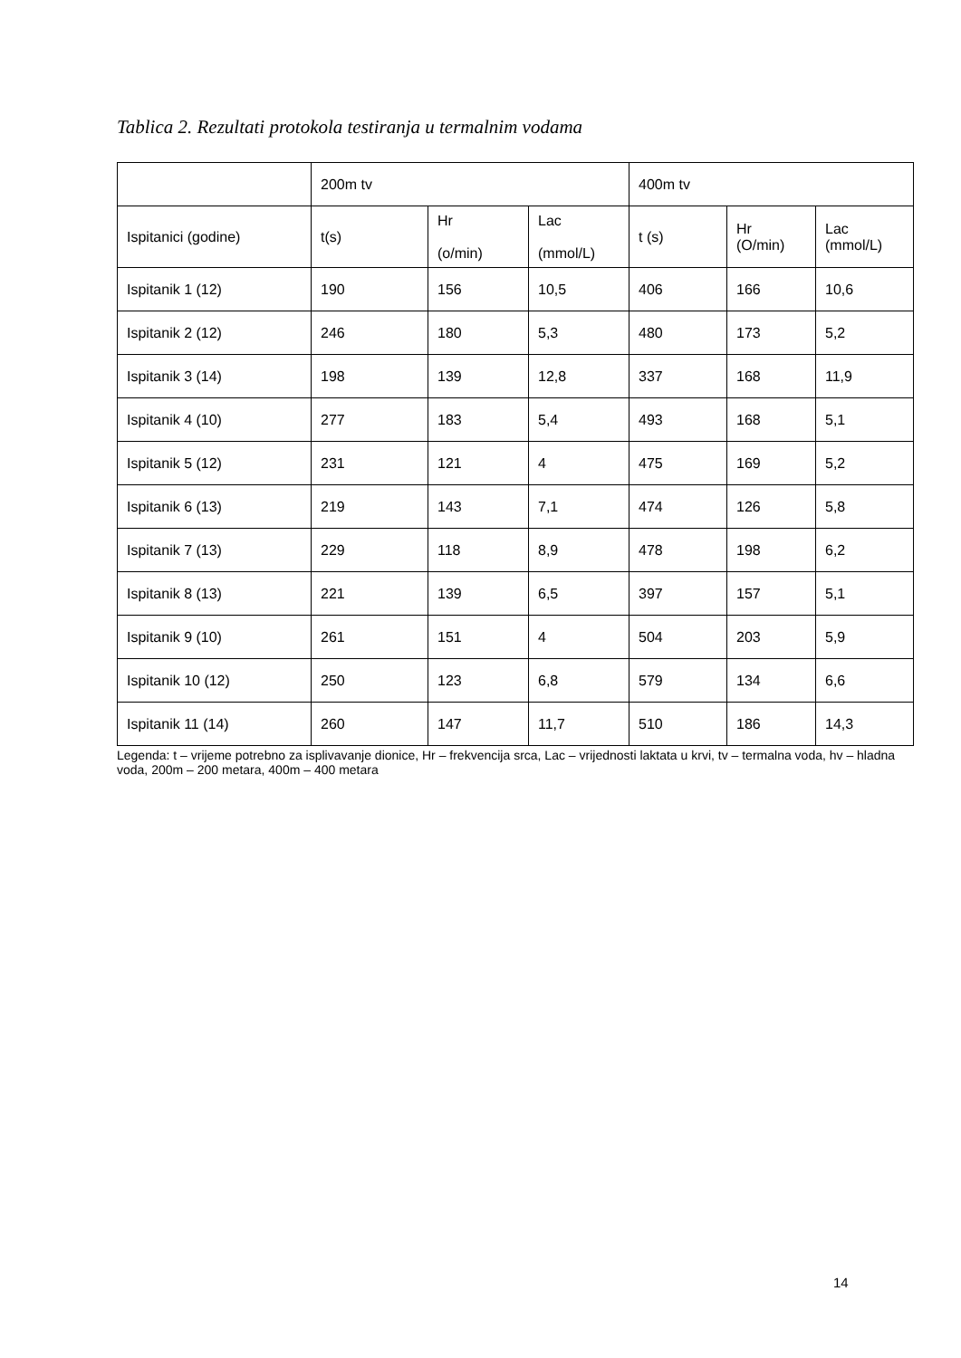Tablica 2. Rezultati protokola testiranja u termalnim vodama
| | 200m tv | | | 400m tv | | |
| --- | --- | --- | --- | --- | --- | --- |
| Ispitanici (godine) | t(s) | Hr (o/min) | Lac (mmol/L) | t (s) | Hr (O/min) | Lac (mmol/L) |
| Ispitanik 1 (12) | 190 | 156 | 10,5 | 406 | 166 | 10,6 |
| Ispitanik 2 (12) | 246 | 180 | 5,3 | 480 | 173 | 5,2 |
| Ispitanik 3 (14) | 198 | 139 | 12,8 | 337 | 168 | 11,9 |
| Ispitanik 4 (10) | 277 | 183 | 5,4 | 493 | 168 | 5,1 |
| Ispitanik 5 (12) | 231 | 121 | 4 | 475 | 169 | 5,2 |
| Ispitanik 6 (13) | 219 | 143 | 7,1 | 474 | 126 | 5,8 |
| Ispitanik 7 (13) | 229 | 118 | 8,9 | 478 | 198 | 6,2 |
| Ispitanik 8 (13) | 221 | 139 | 6,5 | 397 | 157 | 5,1 |
| Ispitanik 9 (10) | 261 | 151 | 4 | 504 | 203 | 5,9 |
| Ispitanik 10 (12) | 250 | 123 | 6,8 | 579 | 134 | 6,6 |
| Ispitanik 11 (14) | 260 | 147 | 11,7 | 510 | 186 | 14,3 |
Legenda: t – vrijeme potrebno za isplivavanje dionice, Hr – frekvencija srca, Lac – vrijednosti laktata u krvi, tv – termalna voda, hv – hladna voda, 200m – 200 metara, 400m – 400 metara
14